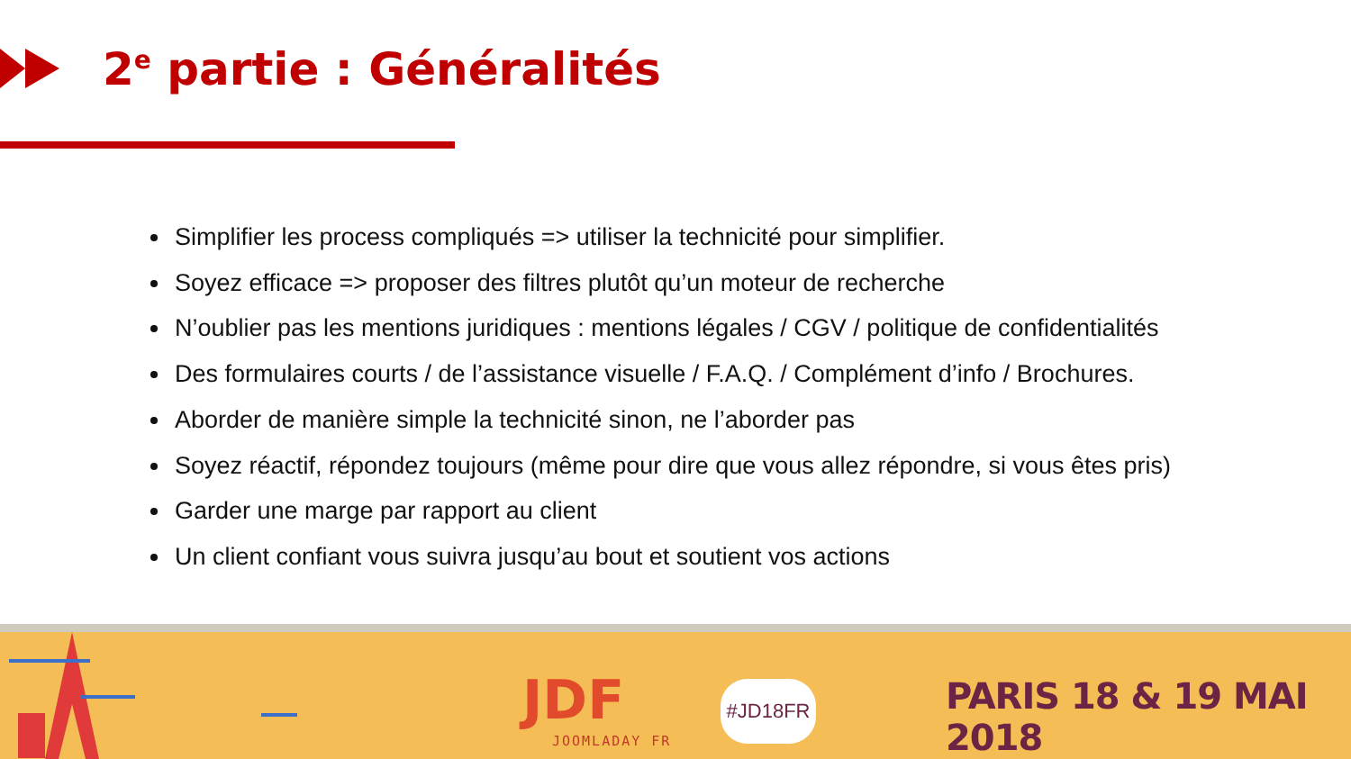2<sup>e</sup> partie : Généralités
Simplifier les process compliqués => utiliser la technicité pour simplifier.
Soyez efficace => proposer des filtres plutôt qu’un moteur de recherche
N’oublier pas les mentions juridiques : mentions légales / CGV / politique de confidentialités
Des formulaires courts / de l’assistance visuelle / F.A.Q. / Complément d’info / Brochures.
Aborder de manière simple la technicité sinon, ne l’aborder pas
Soyez réactif, répondez toujours (même pour dire que vous allez répondre, si vous êtes pris)
Garder une marge par rapport au client
Un client confiant vous suivra jusqu’au bout et soutient vos actions
JDF
JOOMLADAY FR
#JD18FR PARIS 18 & 19 MAI 2018